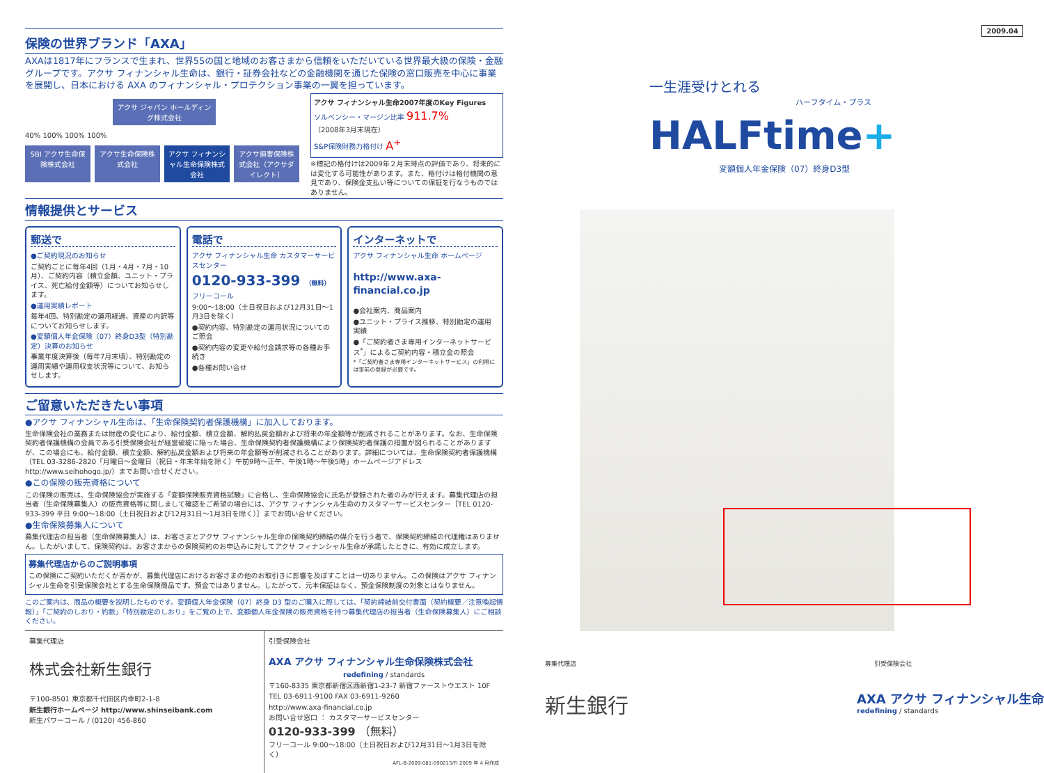保険の世界ブランド「AXA」
AXAは1817年にフランスで生まれ、世界55の国と地域のお客さまから信頼をいただいている世界最大級の保険・金融グループです。アクサ フィナンシャル生命は、銀行・証券会社などの金融機関を通じた保険の窓口販売を中心に事業を展開し、日本における AXA のフィナンシャル・プロテクション事業の一翼を担っています。
アクサ ジャパン ホールディング株式会社
40% 100% 100% 100%
SBI アクサ生命保険株式会社
アクサ生命保険株式会社
アクサ フィナンシャル生命保険株式会社
アクサ損害保険株式会社（アクサダイレクト）
アクサ フィナンシャル生命2007年度のKey Figures
ソルベンシー・マージン比率 911.7%
（2008年3月末現在）
S&P保険財務力格付け A<sup>+</sup>
※標記の格付けは2009年２月末時点の評価であり、将来的には変化する可能性があります。また、格付けは格付機関の意見であり、保険金支払い等についての保証を行なうものではありません。
情報提供とサービス
郵送で
●ご契約現況のお知らせ
ご契約ごとに毎年4回（1月・4月・7月・10月）、ご契約内容（積立金額、ユニット・プライス、死亡給付金額等）についてお知らせします。
●運用実績レポート
毎年4回、特別勘定の運用経過、資産の内訳等についてお知らせします。
●変額個人年金保険（07）終身D3型（特別勘定）決算のお知らせ
事業年度決算後（毎年7月末頃）、特別勘定の運用実績や運用収支状況等について、お知らせします。
電話で
アクサ フィナンシャル生命 カスタマーサービスセンター
0120-933-399 （無料）
フリーコール
9:00～18:00（土日祝日および12月31日～1月3日を除く）
●契約内容、特別勘定の運用状況についてのご照会
●契約内容の変更や給付金請求等の各種お手続き
●各種お問い合せ
インターネットで
アクサ フィナンシャル生命 ホームページ
http://www.axa-financial.co.jp
●会社案内、商品案内
●ユニット・プライス推移、特別勘定の運用実績
●「ご契約者さま専用インターネットサービス<sup>*</sup>」によるご契約内容・積立金の照会
*「ご契約者さま専用インターネットサービス」の利用には事前の登録が必要です。
ご留意いただきたい事項
●アクサ フィナンシャル生命は、「生命保険契約者保護機構」に加入しております。
生命保険会社の業務または財産の変化により、給付金額、積立金額、解約払戻金額および将来の年金額等が削減されることがあります。なお、生命保険契約者保護機構の会員である引受保険会社が経営破綻に陥った場合、生命保険契約者保護機構により保険契約者保護の措置が図られることがありますが、この場合にも、給付金額、積立金額、解約払戻金額および将来の年金額等が削減されることがあります。詳細については、生命保険契約者保護機構（TEL 03-3286-2820「月曜日～金曜日（祝日・年末年始を除く）午前9時～正午、午後1時～午後5時」ホームページアドレス http://www.seihohogo.jp/）までお問い合せください。
●この保険の販売資格について
この保険の販売は、生命保険協会が実施する「変額保険販売資格試験」に合格し、生命保険協会に氏名が登録された者のみが行えます。募集代理店の担当者（生命保険募集人）の販売資格等に関しまして確認をご希望の場合には、アクサ フィナンシャル生命のカスタマーサービスセンター［TEL 0120-933-399 平日 9:00～18:00（土日祝日および12月31日～1月3日を除く）］までお問い合せください。
●生命保険募集人について
募集代理店の担当者（生命保険募集人）は、お客さまとアクサ フィナンシャル生命の保険契約締結の媒介を行う者で、保険契約締結の代理権はありません。したがいまして、保険契約は、お客さまからの保険契約のお申込みに対してアクサ フィナンシャル生命が承諾したときに、有効に成立します。
募集代理店からのご説明事項
この保険にご契約いただくか否かが、募集代理店におけるお客さまの他のお取引きに影響を及ぼすことは一切ありません。この保険はアクサ フィナンシャル生命を引受保険会社とする生命保険商品です。預金ではありません。したがって、元本保証はなく、預金保険制度の対象とはなりません。
このご案内は、商品の概要を説明したものです。変額個人年金保険（07）終身 D3 型のご購入に際しては、「契約締結前交付書面（契約概要／注意喚起情報）」「ご契約のしおり・約款」「特別勘定のしおり」をご覧の上で、変額個人年金保険の販売資格を持つ募集代理店の担当者（生命保険募集人）にご相談ください。
募集代理店
株式会社新生銀行
〒100-8501 東京都千代田区内幸町2-1-8
新生銀行ホームページ http://www.shinseibank.com
新生パワーコール / (0120) 456-860
引受保険会社
AXA アクサ フィナンシャル生命保険株式会社
redefining / standards
〒160-8335 東京都新宿区西新宿1-23-7 新宿ファーストウエスト 10F
TEL 03-6911-9100 FAX 03-6911-9260
http://www.axa-financial.co.jp
お問い合せ窓口 ： カスタマーサービスセンター
0120-933-399 （無料）
フリーコール 9:00～18:00（土日祝日および12月31日～1月3日を除く）
AFL-B-2009-081-090213/FI 2009 年 4 月作成
2009.04
一生涯受けとれる
ハーフタイム・プラス
HALFtime+
変額個人年金保険（07）終身D3型
募集代理店 引受保険会社
新生銀行 AXA アクサ フィナンシャル生命
redefining / standards